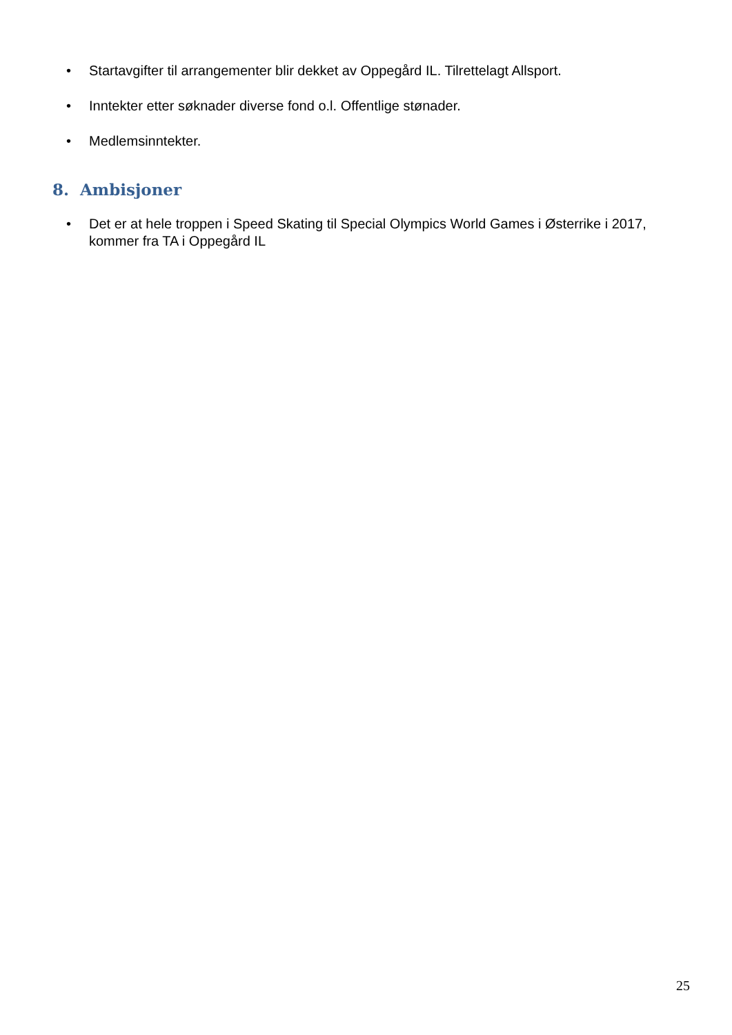• Startavgifter til arrangementer blir dekket av Oppegård IL. Tilrettelagt Allsport.
• Inntekter etter søknader diverse fond o.l. Offentlige stønader.
• Medlemsinntekter.
8. Ambisjoner
• Det er at hele troppen i Speed Skating til Special Olympics World Games i Østerrike i 2017, kommer fra TA i Oppegård IL
25